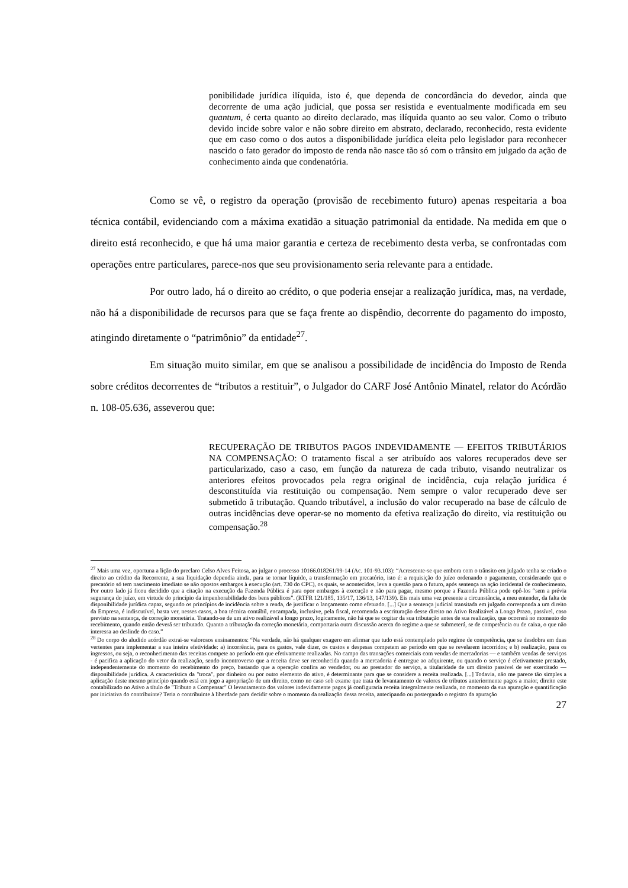ponibilidade jurídica ilíquida, isto é, que dependa de concordância do devedor, ainda que decorrente de uma ação judicial, que possa ser resistida e eventualmente modificada em seu quantum, é certa quanto ao direito declarado, mas ilíquida quanto ao seu valor. Como o tributo devido incide sobre valor e não sobre direito em abstrato, declarado, reconhecido, resta evidente que em caso como o dos autos a disponibilidade jurídica eleita pelo legislador para reconhecer nascido o fato gerador do imposto de renda não nasce tão só com o trânsito em julgado da ação de conhecimento ainda que condenatória.
Como se vê, o registro da operação (provisão de recebimento futuro) apenas respeitaria a boa técnica contábil, evidenciando com a máxima exatidão a situação patrimonial da entidade. Na medida em que o direito está reconhecido, e que há uma maior garantia e certeza de recebimento desta verba, se confrontadas com operações entre particulares, parece-nos que seu provisionamento seria relevante para a entidade.
Por outro lado, há o direito ao crédito, o que poderia ensejar a realização jurídica, mas, na verdade, não há a disponibilidade de recursos para que se faça frente ao dispêndio, decorrente do pagamento do imposto, atingindo diretamente o “patrimônio” da entidade<sup>27</sup>.
Em situação muito similar, em que se analisou a possibilidade de incidência do Imposto de Renda sobre créditos decorrentes de “tributos a restituir”, o Julgador do CARF José Antônio Minatel, relator do Acórdão n. 108-05.636, asseverou que:
RECUPERAÇÃO DE TRIBUTOS PAGOS INDEVIDAMENTE — EFEITOS TRIBUTÁRIOS NA COMPENSAÇÃO: O tratamento fiscal a ser atribuído aos valores recuperados deve ser particularizado, caso a caso, em função da natureza de cada tributo, visando neutralizar os anteriores efeitos provocados pela regra original de incidência, cuja relação jurídica é desconstituída via restituição ou compensação. Nem sempre o valor recuperado deve ser submetido ã tributação. Quando tributável, a inclusão do valor recuperado na base de cálculo de outras incidências deve operar-se no momento da efetiva realização do direito, via restituição ou compensação.<sup>28</sup>
<sup>27</sup> Mais uma vez, oportuna a lição do preclaro Celso Alves Feitosa, ao julgar o processo 10166.018261/99-14 (Ac. 101-93.103): “Acrescente-se que embora com o trânsito em julgado tenha se criado o direito ao crédito da Recorrente, a sua liquidação dependia ainda, para se tornar líquido, a transformação em precatório, isto é: a requisição do juízo ordenando o pagamento, considerando que o precatório só tem nascimento imediato se não opostos embargos à execução (art. 730 do CPC), os quais, se acontecidos, leva a questão para o futuro, após sentença na ação incidental de conhecimento. Por outro lado já ficou decidido que a citação na execução da Fazenda Pública é para opor embargos à execução e não para pagar, mesmo porque a Fazenda Pública pode opô-los “sem a prévia segurança do juízo, em virtude do princípio da impenhorabilidade dos bens públicos”. (RTFR 121/185, 135/17, 136/13, 147/139). Eis mais uma vez presente a circunstância, a meu entender, da falta de disponibilidade jurídica capaz, segundo os princípios de incidência sobre a renda, de justificar o lançamento como efetuado. [...] Que a sentença judicial transitada em julgado corresponda a um direito da Empresa, é indiscutível, basta ver, nesses casos, a boa técnica contábil, encampada, inclusive, pela fiscal, recomenda a escrituração desse direito no Ativo Realizável a Longo Prazo, passível, caso previsto na sentença, de correção monetária. Tratando-se de um ativo realizável a longo prazo, logicamente, não há que se cogitar da sua tributação antes de sua realização, que ocorrerá no momento do recebimento, quando então deverá ser tributado. Quanto a tributação da correção monetária, comportaria outra discussão acerca do regime a que se submeterá, se de competência ou de caixa, o que não interessa ao deslinde do caso.”
<sup>28</sup> Do corpo do aludido acórdão extrai-se valorosos ensinamentos: “Na verdade, não há qualquer exagero em afirmar que tudo está contemplado pelo regime de competência, que se desdobra em duas vertentes para implementar a sua inteira efetividade: a) incorrência, para os gastos, vale dizer, os custos e despesas competem ao período em que se revelarem incorridos; e b) realização, para os ingressos, ou seja, o reconhecimento das receitas compete ao período em que efetivamente realizadas. No campo das transações comerciais com vendas de mercadorias — e também vendas de serviços - é pacifica a aplicação do vetor da realização, sendo incontroverso que a receita deve ser reconhecida quando a mercadoria é entregue ao adquirente, ou quando o serviço é efetivamente prestado, independentemente do momento do recebimento do preço, bastando que a operação confira ao vendedor, ou ao prestador do serviço, a titularidade de um direito passível de ser exercitado — disponibilidade jurídica. A característica da "troca", por dinheiro ou por outro elemento do ativo, é determinante para que se considere a receita realizada. [...] Todavia, não me parece tão simples a aplicação deste mesmo princípio quando está em jogo a apropriação de um direito, como no caso sob exame que trata de levantamento de valores de tributos anteriormente pagos a maior, direito este contabilizado no Ativo a título de "Tributo a Compensar" O levantamento dos valores indevidamente pagos já configuraria receita integralmente realizada, no momento da sua apuração e quantificação por iniciativa do contribuinte? Teria o contribuinte à liberdade para decidir sobre o momento da realização dessa receita, antecipando ou postergando o registro da apuração
27